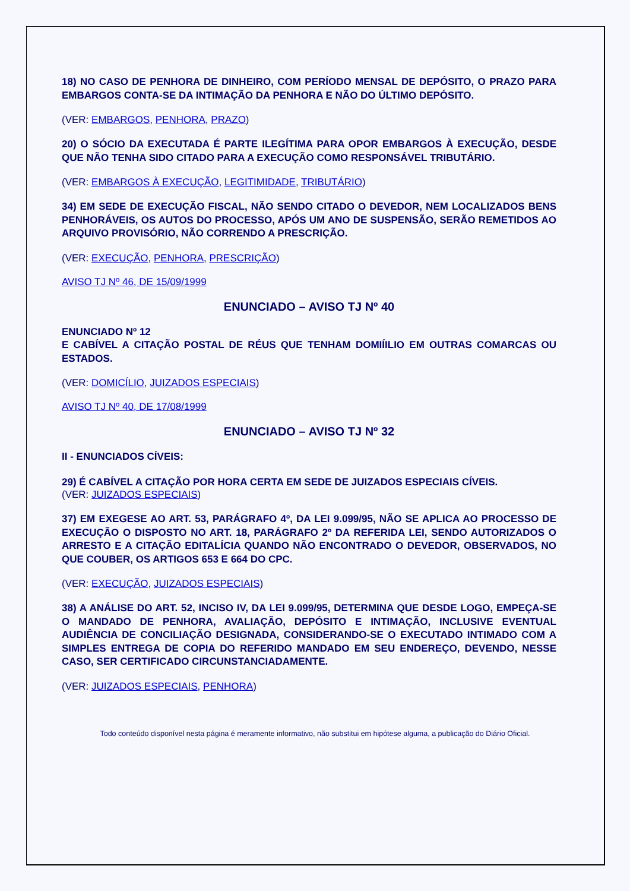18) NO CASO DE PENHORA DE DINHEIRO, COM PERÍODO MENSAL DE DEPÓSITO, O PRAZO PARA EMBARGOS CONTA-SE DA INTIMAÇÃO DA PENHORA E NÃO DO ÚLTIMO DEPÓSITO.
(VER: EMBARGOS, PENHORA, PRAZO)
20) O SÓCIO DA EXECUTADA É PARTE ILEGÍTIMA PARA OPOR EMBARGOS À EXECUÇÃO, DESDE QUE NÃO TENHA SIDO CITADO PARA A EXECUÇÃO COMO RESPONSÁVEL TRIBUTÁRIO.
(VER: EMBARGOS À EXECUÇÃO, LEGITIMIDADE, TRIBUTÁRIO)
34) EM SEDE DE EXECUÇÃO FISCAL, NÃO SENDO CITADO O DEVEDOR, NEM LOCALIZADOS BENS PENHORÁVEIS, OS AUTOS DO PROCESSO, APÓS UM ANO DE SUSPENSÃO, SERÃO REMETIDOS AO ARQUIVO PROVISÓRIO, NÃO CORRENDO A PRESCRIÇÃO.
(VER: EXECUÇÃO, PENHORA, PRESCRIÇÃO)
AVISO TJ Nº 46, DE 15/09/1999
ENUNCIADO – AVISO TJ Nº 40
ENUNCIADO Nº 12
E CABÍVEL A CITAÇÃO POSTAL DE RÉUS QUE TENHAM DOMIÍILIO EM OUTRAS COMARCAS OU ESTADOS.
(VER: DOMICÍLIO, JUIZADOS ESPECIAIS)
AVISO TJ Nº 40, DE 17/08/1999
ENUNCIADO – AVISO TJ Nº 32
II - ENUNCIADOS CÍVEIS:
29) É CABÍVEL A CITAÇÃO POR HORA CERTA EM SEDE DE JUIZADOS ESPECIAIS CÍVEIS.
(VER: JUIZADOS ESPECIAIS)
37) EM EXEGESE AO ART. 53, PARÁGRAFO 4º, DA LEI 9.099/95, NÃO SE APLICA AO PROCESSO DE EXECUÇÃO O DISPOSTO NO ART. 18, PARÁGRAFO 2º DA REFERIDA LEI, SENDO AUTORIZADOS O ARRESTO E A CITAÇÃO EDITALÍCIA QUANDO NÃO ENCONTRADO O DEVEDOR, OBSERVADOS, NO QUE COUBER, OS ARTIGOS 653 E 664 DO CPC.
(VER: EXECUÇÃO, JUIZADOS ESPECIAIS)
38) A ANÁLISE DO ART. 52, INCISO IV, DA LEI 9.099/95, DETERMINA QUE DESDE LOGO, EMPEÇA-SE O MANDADO DE PENHORA, AVALIAÇÃO, DEPÓSITO E INTIMAÇÃO, INCLUSIVE EVENTUAL AUDIÊNCIA DE CONCILIAÇÃO DESIGNADA, CONSIDERANDO-SE O EXECUTADO INTIMADO COM A SIMPLES ENTREGA DE COPIA DO REFERIDO MANDADO EM SEU ENDEREÇO, DEVENDO, NESSE CASO, SER CERTIFICADO CIRCUNSTANCIADAMENTE.
(VER: JUIZADOS ESPECIAIS, PENHORA)
Todo conteúdo disponível nesta página é meramente informativo, não substitui em hipótese alguma, a publicação do Diário Oficial.